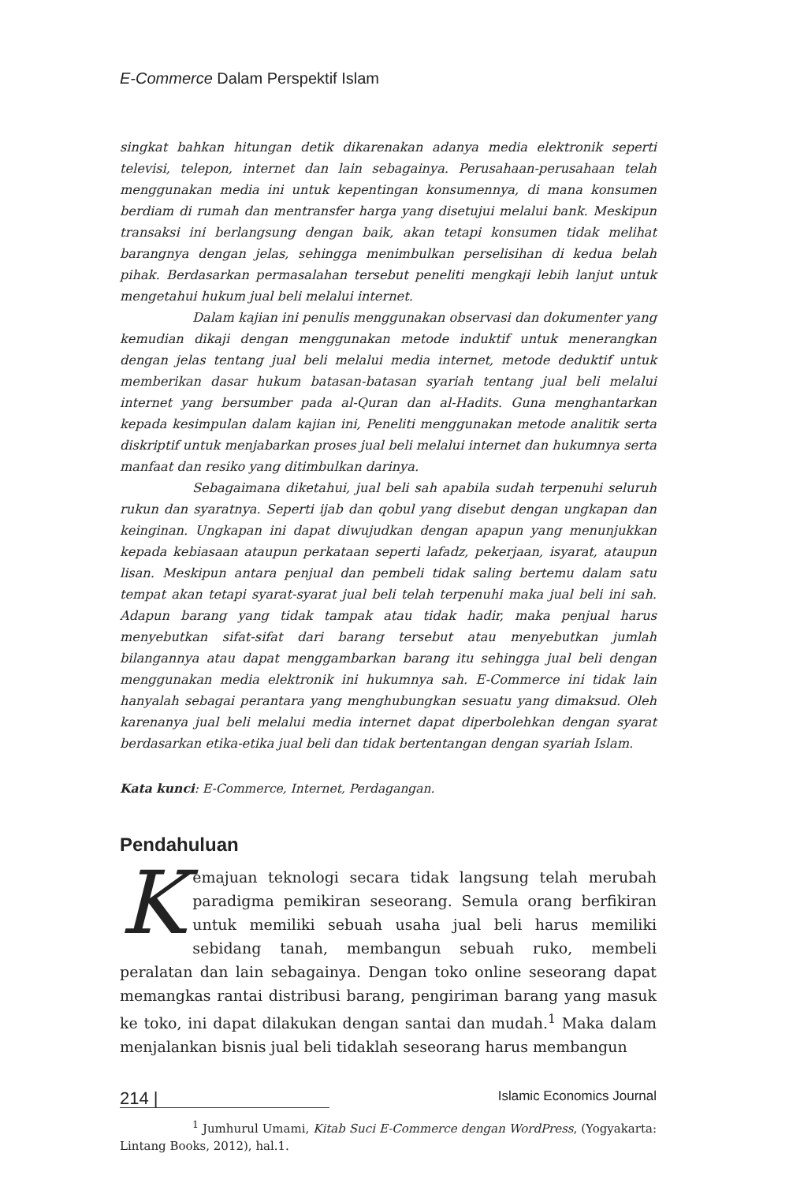E-Commerce Dalam Perspektif Islam
singkat bahkan hitungan detik dikarenakan adanya media elektronik seperti televisi, telepon, internet dan lain sebagainya. Perusahaan-perusahaan telah menggunakan media ini untuk kepentingan konsumennya, di mana konsumen berdiam di rumah dan mentransfer harga yang disetujui melalui bank. Meskipun transaksi ini berlangsung dengan baik, akan tetapi konsumen tidak melihat barangnya dengan jelas, sehingga menimbulkan perselisihan di kedua belah pihak. Berdasarkan permasalahan tersebut peneliti mengkaji lebih lanjut untuk mengetahui hukum jual beli melalui internet.
Dalam kajian ini penulis menggunakan observasi dan dokumenter yang kemudian dikaji dengan menggunakan metode induktif untuk menerangkan dengan jelas tentang jual beli melalui media internet, metode deduktif untuk memberikan dasar hukum batasan-batasan syariah tentang jual beli melalui internet yang bersumber pada al-Quran dan al-Hadits. Guna menghantarkan kepada kesimpulan dalam kajian ini, Peneliti menggunakan metode analitik serta diskriptif untuk menjabarkan proses jual beli melalui internet dan hukumnya serta manfaat dan resiko yang ditimbulkan darinya.
Sebagaimana diketahui, jual beli sah apabila sudah terpenuhi seluruh rukun dan syaratnya. Seperti ijab dan qobul yang disebut dengan ungkapan dan keinginan. Ungkapan ini dapat diwujudkan dengan apapun yang menunjukkan kepada kebiasaan ataupun perkataan seperti lafadz, pekerjaan, isyarat, ataupun lisan. Meskipun antara penjual dan pembeli tidak saling bertemu dalam satu tempat akan tetapi syarat-syarat jual beli telah terpenuhi maka jual beli ini sah. Adapun barang yang tidak tampak atau tidak hadir, maka penjual harus menyebutkan sifat-sifat dari barang tersebut atau menyebutkan jumlah bilangannya atau dapat menggambarkan barang itu sehingga jual beli dengan menggunakan media elektronik ini hukumnya sah. E-Commerce ini tidak lain hanyalah sebagai perantara yang menghubungkan sesuatu yang dimaksud. Oleh karenanya jual beli melalui media internet dapat diperbolehkan dengan syarat berdasarkan etika-etika jual beli dan tidak bertentangan dengan syariah Islam.
Kata kunci: E-Commerce, Internet, Perdagangan.
Pendahuluan
Kemajuan teknologi secara tidak langsung telah merubah paradigma pemikiran seseorang. Semula orang berfikiran untuk memiliki sebuah usaha jual beli harus memiliki sebidang tanah, membangun sebuah ruko, membeli peralatan dan lain sebagainya. Dengan toko online seseorang dapat memangkas rantai distribusi barang, pengiriman barang yang masuk ke toko, ini dapat dilakukan dengan santai dan mudah.<sup>1</sup> Maka dalam menjalankan bisnis jual beli tidaklah seseorang harus membangun
<sup>1</sup> Jumhurul Umami, Kitab Suci E-Commerce dengan WordPress, (Yogyakarta: Lintang Books, 2012), hal.1.
214 | Islamic Economics Journal